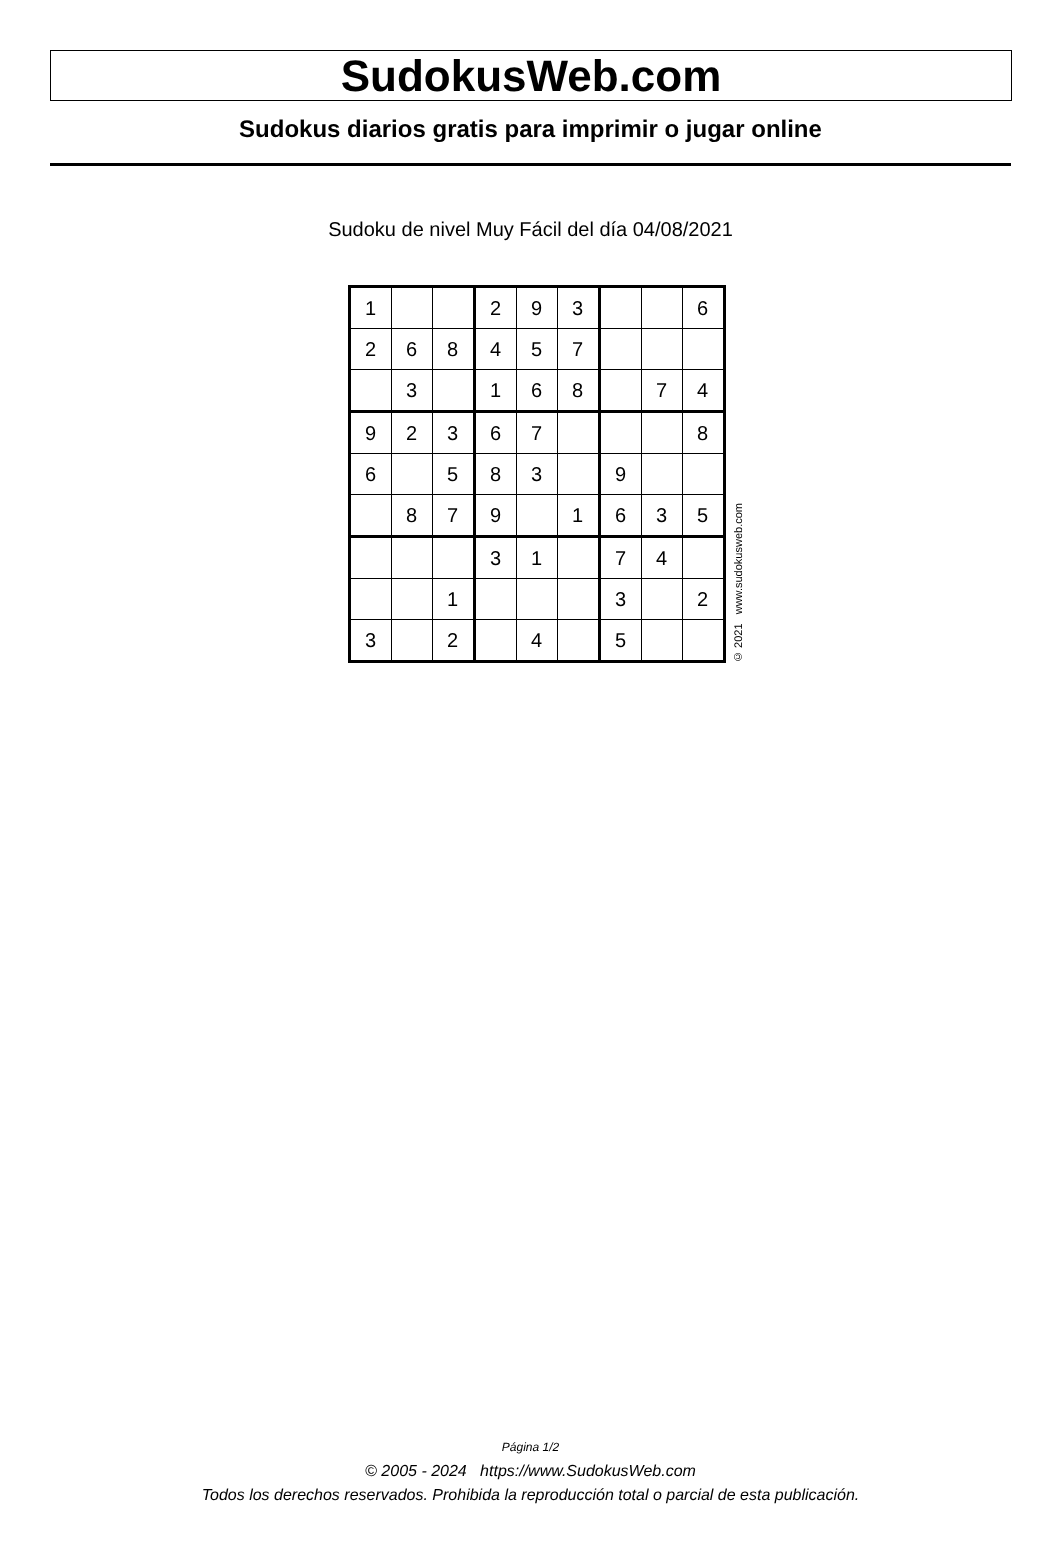SudokusWeb.com
Sudokus diarios gratis para imprimir o jugar online
Sudoku de nivel Muy Fácil del día 04/08/2021
| 1 | | | 2 | 9 | 3 | | | 6 |
| 2 | 6 | 8 | 4 | 5 | 7 | | | |
| | 3 | | 1 | 6 | 8 | | 7 | 4 |
| 9 | 2 | 3 | 6 | 7 | | | | 8 |
| 6 | | 5 | 8 | 3 | | 9 | | |
| | 8 | 7 | 9 | | 1 | 6 | 3 | 5 |
| | | | 3 | 1 | | 7 | 4 | |
| | | 1 | | | | 3 | | 2 |
| 3 | | 2 | | 4 | | 5 | | |
© 2021 www.sudokusweb.com
Página 1/2
© 2005 - 2024 https://www.SudokusWeb.com
Todos los derechos reservados. Prohibida la reproducción total o parcial de esta publicación.